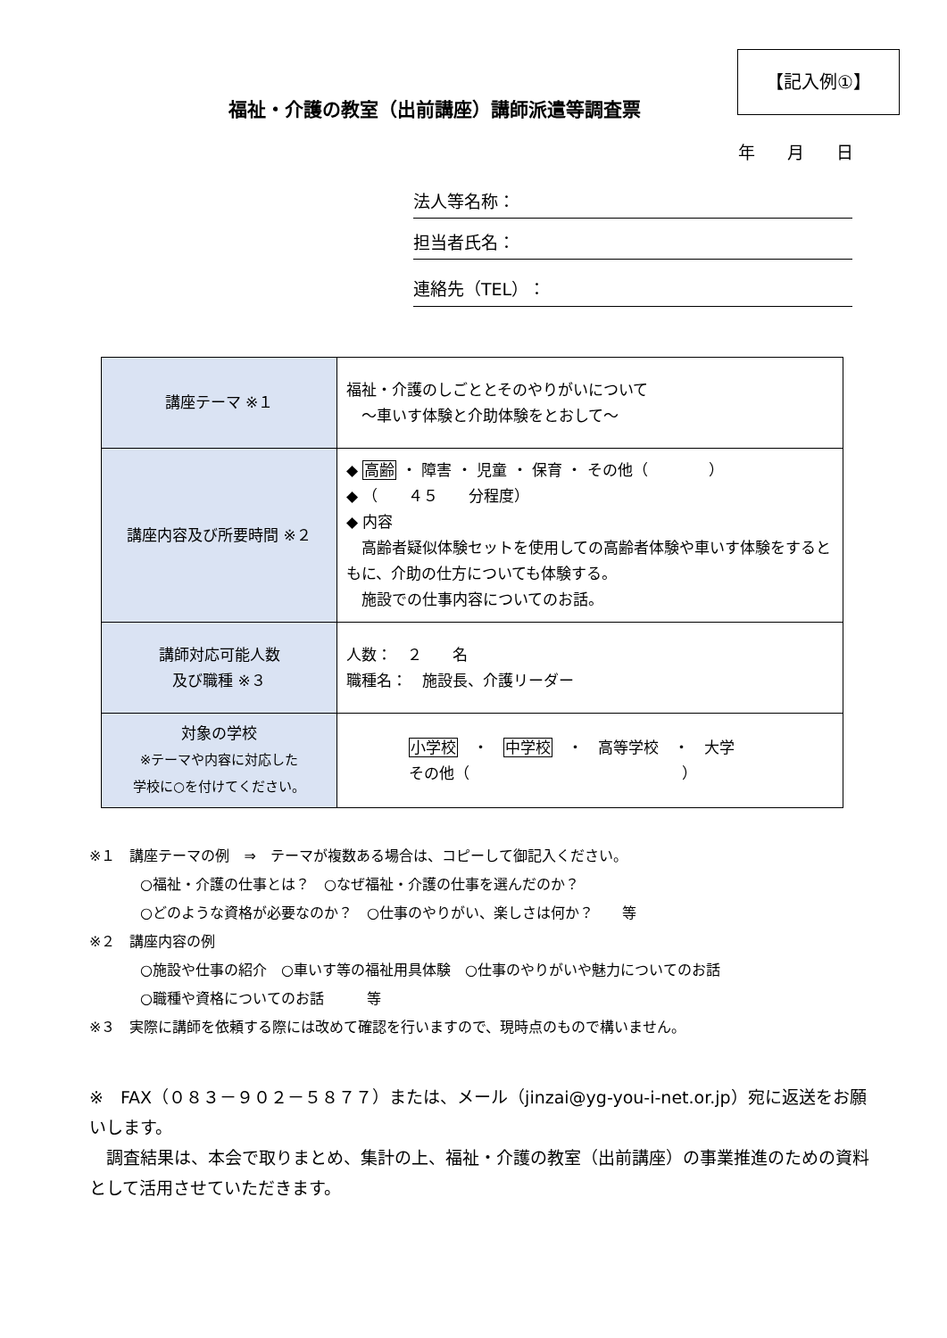【記入例①】
福祉・介護の教室（出前講座）講師派遣等調査票
年 月 日
法人等名称：
担当者氏名：
連絡先（TEL）：
| 講座テーマ ※１ | 福祉・介護のしごととそのやりがいについて ～車いす体験と介助体験をとおして～ |
| 講座内容及び所要時間 ※２ | ◆ 高齢 ・ 障害 ・ 児童 ・ 保育 ・ その他（ ） ◆ （ ４５ 分程度） ◆ 内容 高齢者疑似体験セットを使用しての高齢者体験や車いす体験をするともに、介助の仕方についても体験する。 施設での仕事内容についてのお話。 |
| 講師対応可能人数 及び職種 ※３ | 人数： ２ 名 職種名： 施設長、介護リーダー |
| 対象の学校 ※テーマや内容に対応した 学校に○を付けてください。 | 小学校 ・ 中学校 ・ 高等学校 ・ 大学 その他（ ） |
※１　講座テーマの例　⇒　テーマが複数ある場合は、コピーして御記入ください。
○福祉・介護の仕事とは？　○なぜ福祉・介護の仕事を選んだのか？
○どのような資格が必要なのか？　○仕事のやりがい、楽しさは何か？　　等
※２　講座内容の例
○施設や仕事の紹介　○車いす等の福祉用具体験　○仕事のやりがいや魅力についてのお話
○職種や資格についてのお話　　　等
※３　実際に講師を依頼する際には改めて確認を行いますので、現時点のもので構いません。
※　FAX（０８３－９０２－５８７７）または、メール（jinzai@yg-you-i-net.or.jp）宛に返送をお願いします。
　調査結果は、本会で取りまとめ、集計の上、福祉・介護の教室（出前講座）の事業推進のための資料として活用させていただきます。